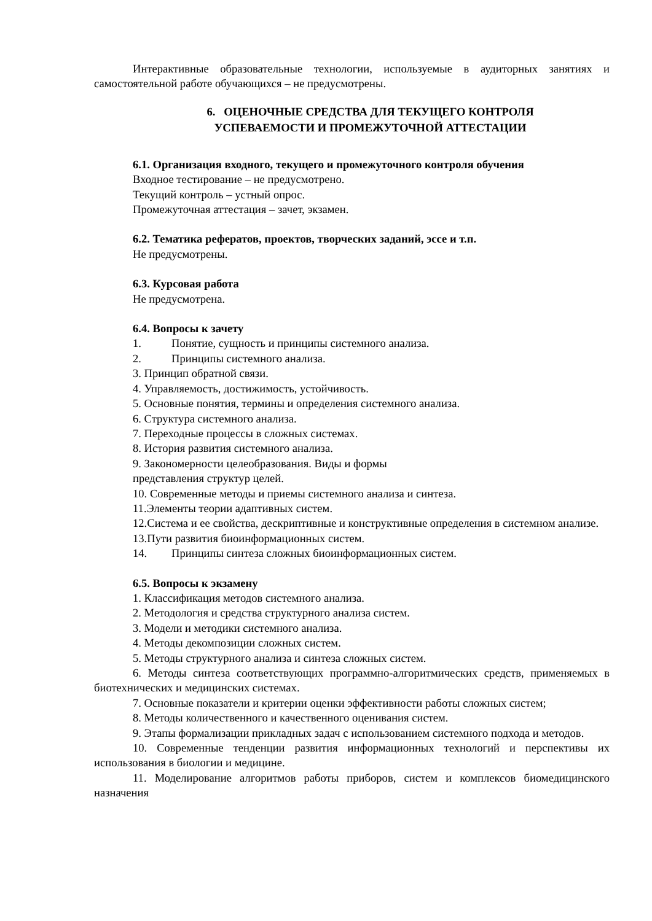Интерактивные образовательные технологии, используемые в аудиторных занятиях и самостоятельной работе обучающихся – не предусмотрены.
6. ОЦЕНОЧНЫЕ СРЕДСТВА ДЛЯ ТЕКУЩЕГО КОНТРОЛЯ
УСПЕВАЕМОСТИ И ПРОМЕЖУТОЧНОЙ АТТЕСТАЦИИ
6.1. Организация входного, текущего и промежуточного контроля обучения
Входное тестирование – не предусмотрено.
Текущий контроль – устный опрос.
Промежуточная аттестация – зачет, экзамен.
6.2. Тематика рефератов, проектов, творческих заданий, эссе и т.п.
Не предусмотрены.
6.3. Курсовая работа
Не предусмотрена.
6.4. Вопросы к зачету
1. Понятие, сущность и принципы системного анализа.
2. Принципы системного анализа.
3. Принцип обратной связи.
4. Управляемость, достижимость, устойчивость.
5. Основные понятия, термины и определения системного анализа.
6. Структура системного анализа.
7. Переходные процессы в сложных системах.
8. История развития системного анализа.
9. Закономерности целеобразования. Виды и формы
представления структур целей.
10. Современные методы и приемы системного анализа и синтеза.
11.Элементы теории адаптивных систем.
12.Система и ее свойства, дескриптивные и конструктивные определения в системном анализе.
13.Пути развития биоинформационных систем.
14. Принципы синтеза сложных биоинформационных систем.
6.5. Вопросы к экзамену
1. Классификация методов системного анализа.
2. Методология и средства структурного анализа систем.
3. Модели и методики системного анализа.
4. Методы декомпозиции сложных систем.
5. Методы структурного анализа и синтеза сложных систем.
6. Методы синтеза соответствующих программно-алгоритмических средств, применяемых в биотехнических и медицинских системах.
7. Основные показатели и критерии оценки эффективности работы сложных систем;
8. Методы количественного и качественного оценивания систем.
9. Этапы формализации прикладных задач с использованием системного подхода и методов.
10. Современные тенденции развития информационных технологий и перспективы их использования в биологии и медицине.
11. Моделирование алгоритмов работы приборов, систем и комплексов биомедицинского назначения